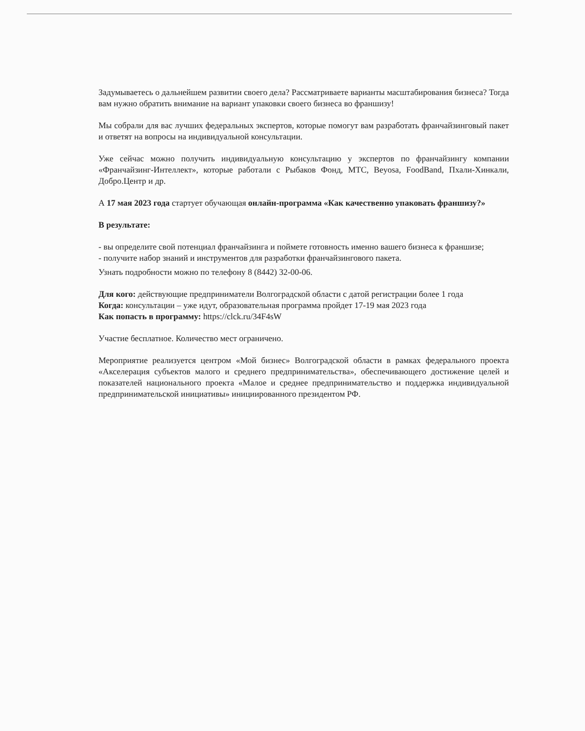Задумываетесь о дальнейшем развитии своего дела? Рассматриваете варианты масштабирования бизнеса? Тогда вам нужно обратить внимание на вариант упаковки своего бизнеса во франшизу!
Мы собрали для вас лучших федеральных экспертов, которые помогут вам разработать франчайзинговый пакет и ответят на вопросы на индивидуальной консультации.
Уже сейчас можно получить индивидуальную консультацию у экспертов по франчайзингу компании «Франчайзинг-Интеллект», которые работали с Рыбаков Фонд, МТС, Beyosa, FoodBand, Пхали-Хинкали, Добро.Центр и др.
А 17 мая 2023 года стартует обучающая онлайн-программа «Как качественно упаковать франшизу?»
В результате:
- вы определите свой потенциал франчайзинга и поймете готовность именно вашего бизнеса к франшизе;
- получите набор знаний и инструментов для разработки франчайзингового пакета.
Узнать подробности можно по телефону 8 (8442) 32-00-06.
Для кого: действующие предприниматели Волгоградской области с датой регистрации более 1 года
Когда: консультации – уже идут, образовательная программа пройдет 17-19 мая 2023 года
Как попасть в программу: https://clck.ru/34F4sW
Участие бесплатное. Количество мест ограничено.
Мероприятие реализуется центром «Мой бизнес» Волгоградской области в рамках федерального проекта «Акселерация субъектов малого и среднего предпринимательства», обеспечивающего достижение целей и показателей национального проекта «Малое и среднее предпринимательство и поддержка индивидуальной предпринимательской инициативы» инициированного президентом РФ.